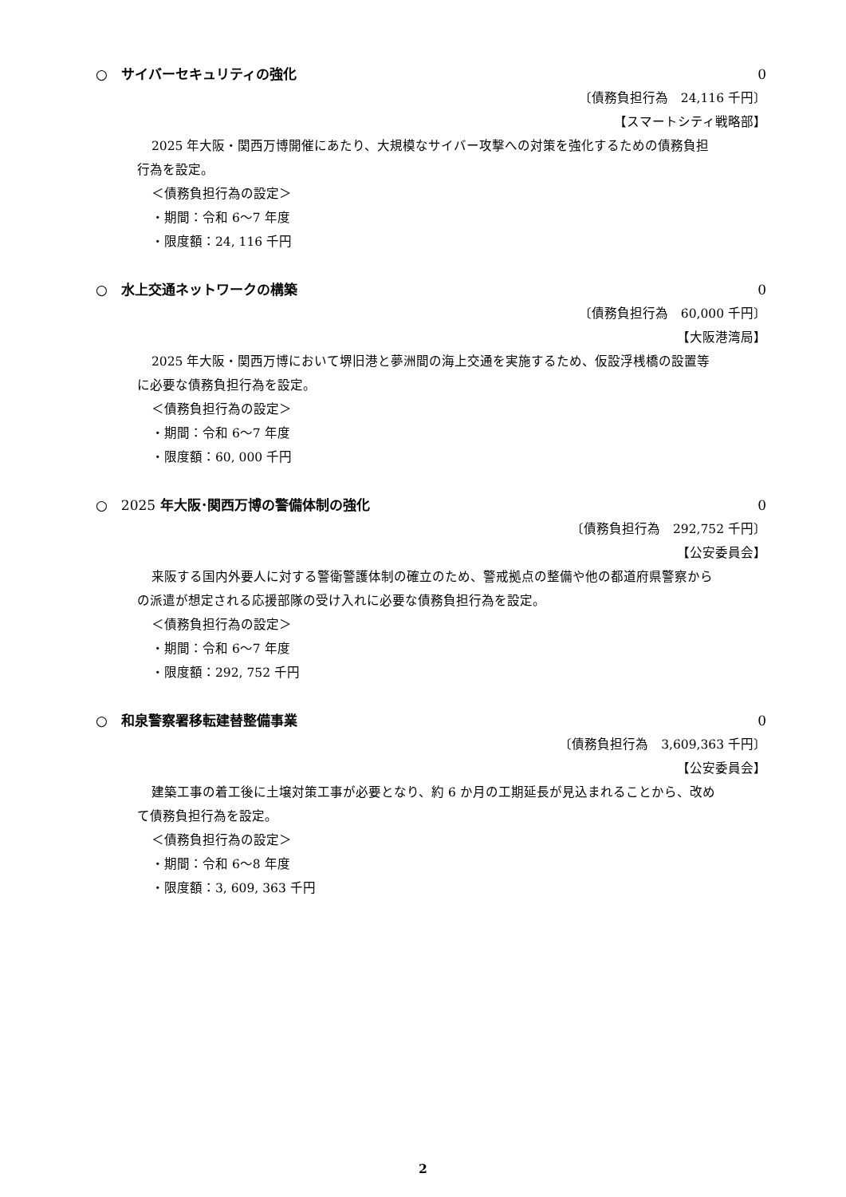○　サイバーセキュリティの強化 0
〔債務負担行為　24,116 千円〕
【スマートシティ戦略部】
2025 年大阪・関西万博開催にあたり、大規模なサイバー攻撃への対策を強化するための債務負担行為を設定。
＜債務負担行為の設定＞
・期間：令和 6～7 年度
・限度額：24, 116 千円
○　水上交通ネットワークの構築 0
〔債務負担行為　60,000 千円〕
【大阪港湾局】
2025 年大阪・関西万博において堺旧港と夢洲間の海上交通を実施するため、仮設浮桟橋の設置等に必要な債務負担行為を設定。
＜債務負担行為の設定＞
・期間：令和 6～7 年度
・限度額：60, 000 千円
○　2025 年大阪･関西万博の警備体制の強化 0
〔債務負担行為　292,752 千円〕
【公安委員会】
来阪する国内外要人に対する警衛警護体制の確立のため、警戒拠点の整備や他の都道府県警察からの派遣が想定される応援部隊の受け入れに必要な債務負担行為を設定。
＜債務負担行為の設定＞
・期間：令和 6～7 年度
・限度額：292, 752 千円
○　和泉警察署移転建替整備事業 0
〔債務負担行為　3,609,363 千円〕
【公安委員会】
建築工事の着工後に土壌対策工事が必要となり、約 6 か月の工期延長が見込まれることから、改めて債務負担行為を設定。
＜債務負担行為の設定＞
・期間：令和 6～8 年度
・限度額：3, 609, 363 千円
2